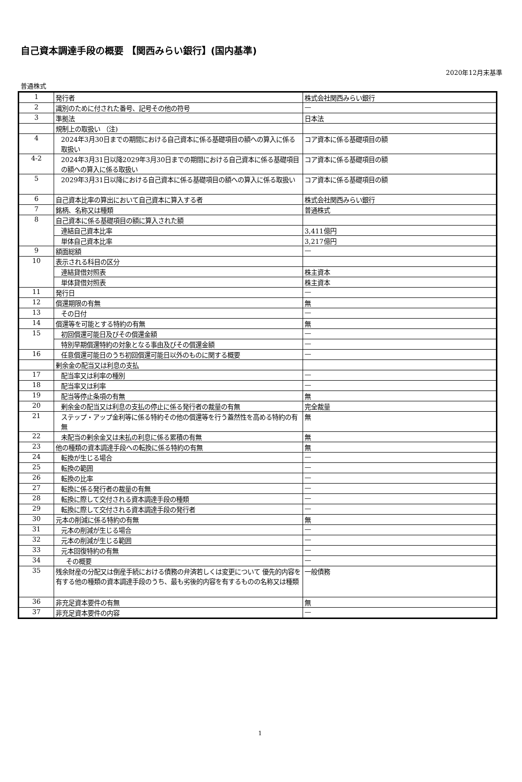自己資本調達手段の概要 【関西みらい銀行】(国内基準)
2020年12月末基準
普通株式
| 1 | 発行者 | 株式会社関西みらい銀行 |
| 2 | 識別のために付された番号、記号その他の符号 | — |
| 3 | 準拠法 | 日本法 |
| | 規制上の取扱い （注) | |
| 4 | 2024年3月30日までの期間における自己資本に係る基礎項目の額への算入に係る取扱い | コア資本に係る基礎項目の額 |
| 4-2 | 2024年3月31日以降2029年3月30日までの期間における自己資本に係る基礎項目の額への算入に係る取扱い | コア資本に係る基礎項目の額 |
| 5 | 2029年3月31日以降における自己資本に係る基礎項目の額への算入に係る取扱い | コア資本に係る基礎項目の額 |
| 6 | 自己資本比率の算出において自己資本に算入する者 | 株式会社関西みらい銀行 |
| 7 | 銘柄、名称又は種類 | 普通株式 |
| 8 | 自己資本に係る基礎項目の額に算入された額 | |
| | 連結自己資本比率 | 3,411億円 |
| | 単体自己資本比率 | 3,217億円 |
| 9 | 額面総額 | — |
| 10 | 表示される科目の区分 | |
| | 連結貸借対照表 | 株主資本 |
| | 単体貸借対照表 | 株主資本 |
| 11 | 発行日 | — |
| 12 | 償還期限の有無 | 無 |
| 13 | その日付 | — |
| 14 | 償還等を可能とする特約の有無 | 無 |
| 15 | 初回償還可能日及びその償還金額 | — |
| | 特別早期償還特約の対象となる事由及びその償還金額 | — |
| 16 | 任意償還可能日のうち初回償還可能日以外のものに関する概要 | — |
| | 剰余金の配当又は利息の支払 | |
| 17 | 配当率又は利率の種別 | — |
| 18 | 配当率又は利率 | — |
| 19 | 配当等停止条項の有無 | 無 |
| 20 | 剰余金の配当又は利息の支払の停止に係る発行者の裁量の有無 | 完全裁量 |
| 21 | ステップ・アップ金利等に係る特約その他の償還等を行う蓋然性を高める特約の有無 | 無 |
| 22 | 未配当の剰余金又は未払の利息に係る累積の有無 | 無 |
| 23 | 他の種類の資本調達手段への転換に係る特約の有無 | 無 |
| 24 | 転換が生じる場合 | — |
| 25 | 転換の範囲 | — |
| 26 | 転換の比率 | — |
| 27 | 転換に係る発行者の裁量の有無 | — |
| 28 | 転換に際して交付される資本調達手段の種類 | — |
| 29 | 転換に際して交付される資本調達手段の発行者 | — |
| 30 | 元本の削減に係る特約の有無 | 無 |
| 31 | 元本の削減が生じる場合 | — |
| 32 | 元本の削減が生じる範囲 | — |
| 33 | 元本回復特約の有無 | — |
| 34 | その概要 | — |
| 35 | 残余財産の分配又は倒産手続における債務の弁済若しくは変更について 優先的内容を有する他の種類の資本調達手段のうち、最も劣後的内容を有するものの名称又は種類 | 一般債務 |
| 36 | 非充足資本要件の有無 | 無 |
| 37 | 非充足資本要件の内容 | — |
1